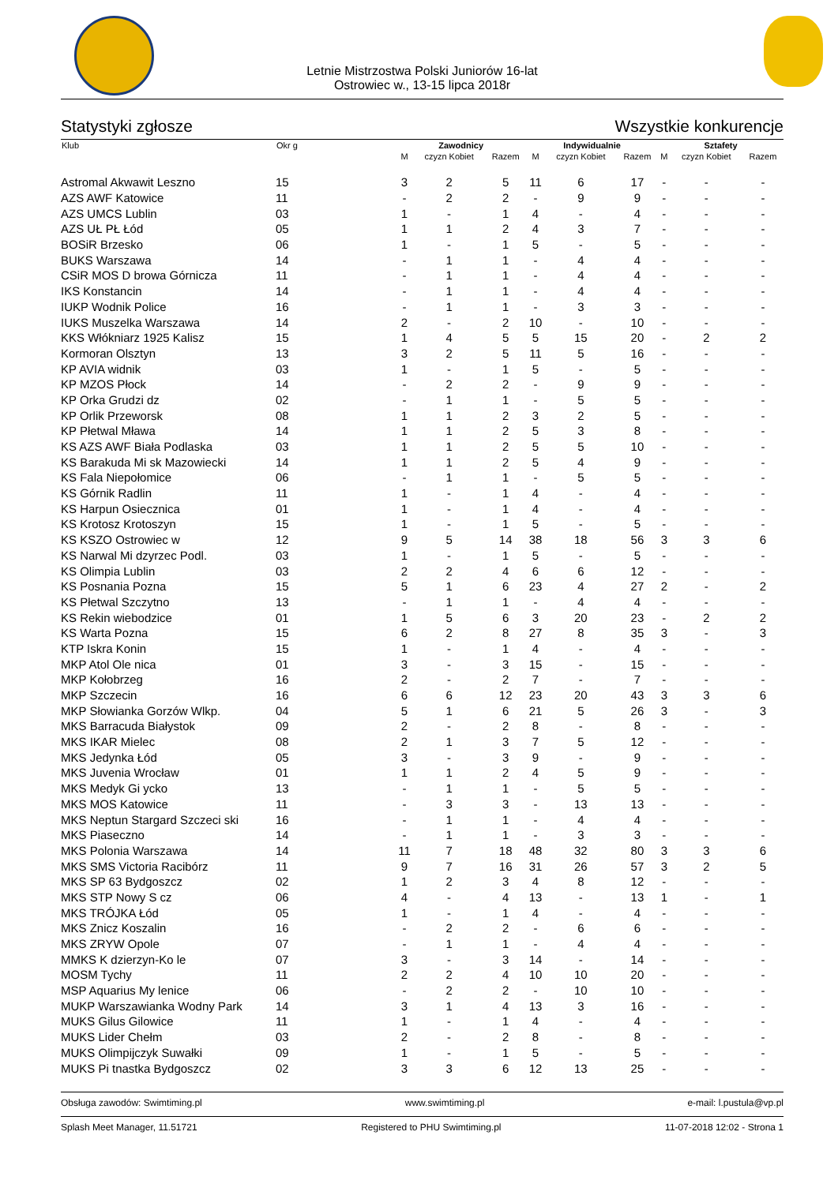Letnie Mistrzostwa Polski Juniorów 16-lat
Ostrowiec w., 13-15 lipca 2018r
Statystyki zgłosze Wszystkie konkurencje
| Klub | Okr g | Zawodnicy | | | Indywidualnie | | | Sztafety | | |
| --- | --- | --- | --- | --- | --- | --- | --- | --- | --- | --- |
| | | M | czyzn Kobiet | Razem | M | czyzn Kobiet | Razem | M | czyzn Kobiet | Razem |
| Astromal Akwawit Leszno | 15 | 3 | 2 | 5 | 11 | 6 | 17 | - | - | - |
| AZS AWF Katowice | 11 | - | 2 | 2 | - | 9 | 9 | - | - | - |
| AZS UMCS Lublin | 03 | 1 | - | 1 | 4 | - | 4 | - | - | - |
| AZS UŁ PŁ Łód | 05 | 1 | 1 | 2 | 4 | 3 | 7 | - | - | - |
| BOSiR Brzesko | 06 | 1 | - | 1 | 5 | - | 5 | - | - | - |
| BUKS Warszawa | 14 | - | 1 | 1 | - | 4 | 4 | - | - | - |
| CSiR MOS D browa Górnicza | 11 | - | 1 | 1 | - | 4 | 4 | - | - | - |
| IKS Konstancin | 14 | - | 1 | 1 | - | 4 | 4 | - | - | - |
| IUKP Wodnik Police | 16 | - | 1 | 1 | - | 3 | 3 | - | - | - |
| IUKS Muszelka Warszawa | 14 | 2 | - | 2 | 10 | - | 10 | - | - | - |
| KKS Włókniarz 1925 Kalisz | 15 | 1 | 4 | 5 | 5 | 15 | 20 | - | 2 | 2 |
| Kormoran Olsztyn | 13 | 3 | 2 | 5 | 11 | 5 | 16 | - | - | - |
| KP AVIA widnik | 03 | 1 | - | 1 | 5 | - | 5 | - | - | - |
| KP MZOS Płock | 14 | - | 2 | 2 | - | 9 | 9 | - | - | - |
| KP Orka Grudzi dz | 02 | - | 1 | 1 | - | 5 | 5 | - | - | - |
| KP Orlik Przeworsk | 08 | 1 | 1 | 2 | 3 | 2 | 5 | - | - | - |
| KP Płetwal Mława | 14 | 1 | 1 | 2 | 5 | 3 | 8 | - | - | - |
| KS AZS AWF Biała Podlaska | 03 | 1 | 1 | 2 | 5 | 5 | 10 | - | - | - |
| KS Barakuda Mi sk Mazowiecki | 14 | 1 | 1 | 2 | 5 | 4 | 9 | - | - | - |
| KS Fala Niepołomice | 06 | - | 1 | 1 | - | 5 | 5 | - | - | - |
| KS Górnik Radlin | 11 | 1 | - | 1 | 4 | - | 4 | - | - | - |
| KS Harpun Osiecznica | 01 | 1 | - | 1 | 4 | - | 4 | - | - | - |
| KS Krotosz Krotoszyn | 15 | 1 | - | 1 | 5 | - | 5 | - | - | - |
| KS KSZO Ostrowiec w | 12 | 9 | 5 | 14 | 38 | 18 | 56 | 3 | 3 | 6 |
| KS Narwal Mi dzyrzec Podl. | 03 | 1 | - | 1 | 5 | - | 5 | - | - | - |
| KS Olimpia Lublin | 03 | 2 | 2 | 4 | 6 | 6 | 12 | - | - | - |
| KS Posnania Pozna | 15 | 5 | 1 | 6 | 23 | 4 | 27 | 2 | - | 2 |
| KS Płetwal Szczytno | 13 | - | 1 | 1 | - | 4 | 4 | - | - | - |
| KS Rekin wiebodzice | 01 | 1 | 5 | 6 | 3 | 20 | 23 | - | 2 | 2 |
| KS Warta Pozna | 15 | 6 | 2 | 8 | 27 | 8 | 35 | 3 | - | 3 |
| KTP Iskra Konin | 15 | 1 | - | 1 | 4 | - | 4 | - | - | - |
| MKP Atol Ole nica | 01 | 3 | - | 3 | 15 | - | 15 | - | - | - |
| MKP Kołobrzeg | 16 | 2 | - | 2 | 7 | - | 7 | - | - | - |
| MKP Szczecin | 16 | 6 | 6 | 12 | 23 | 20 | 43 | 3 | 3 | 6 |
| MKP Słowianka Gorzów Wlkp. | 04 | 5 | 1 | 6 | 21 | 5 | 26 | 3 | - | 3 |
| MKS Barracuda Białystok | 09 | 2 | - | 2 | 8 | - | 8 | - | - | - |
| MKS IKAR Mielec | 08 | 2 | 1 | 3 | 7 | 5 | 12 | - | - | - |
| MKS Jedynka Łód | 05 | 3 | - | 3 | 9 | - | 9 | - | - | - |
| MKS Juvenia Wrocław | 01 | 1 | 1 | 2 | 4 | 5 | 9 | - | - | - |
| MKS Medyk Gi ycko | 13 | - | 1 | 1 | - | 5 | 5 | - | - | - |
| MKS MOS Katowice | 11 | - | 3 | 3 | - | 13 | 13 | - | - | - |
| MKS Neptun Stargard Szczeci ski | 16 | - | 1 | 1 | - | 4 | 4 | - | - | - |
| MKS Piaseczno | 14 | - | 1 | 1 | - | 3 | 3 | - | - | - |
| MKS Polonia Warszawa | 14 | 11 | 7 | 18 | 48 | 32 | 80 | 3 | 3 | 6 |
| MKS SMS Victoria Racibórz | 11 | 9 | 7 | 16 | 31 | 26 | 57 | 3 | 2 | 5 |
| MKS SP 63 Bydgoszcz | 02 | 1 | 2 | 3 | 4 | 8 | 12 | - | - | - |
| MKS STP Nowy S cz | 06 | 4 | - | 4 | 13 | - | 13 | 1 | - | 1 |
| MKS TRÓJKA Łód | 05 | 1 | - | 1 | 4 | - | 4 | - | - | - |
| MKS Znicz Koszalin | 16 | - | 2 | 2 | - | 6 | 6 | - | - | - |
| MKS ZRYW Opole | 07 | - | 1 | 1 | - | 4 | 4 | - | - | - |
| MMKS K dzierzyn-Ko le | 07 | 3 | - | 3 | 14 | - | 14 | - | - | - |
| MOSM Tychy | 11 | 2 | 2 | 4 | 10 | 10 | 20 | - | - | - |
| MSP Aquarius My lenice | 06 | - | 2 | 2 | - | 10 | 10 | - | - | - |
| MUKP Warszawianka Wodny Park | 14 | 3 | 1 | 4 | 13 | 3 | 16 | - | - | - |
| MUKS Gilus Gilowice | 11 | 1 | - | 1 | 4 | - | 4 | - | - | - |
| MUKS Lider Chełm | 03 | 2 | - | 2 | 8 | - | 8 | - | - | - |
| MUKS Olimpijczyk Suwałki | 09 | 1 | - | 1 | 5 | - | 5 | - | - | - |
| MUKS Pi tnastka Bydgoszcz | 02 | 3 | 3 | 6 | 12 | 13 | 25 | - | - | - |
Obsługa zawodów: Swimtiming.pl www.swimtiming.pl e-mail: l.pustula@vp.pl
Splash Meet Manager, 11.51721 Registered to PHU Swimtiming.pl 11-07-2018 12:02 - Strona 1